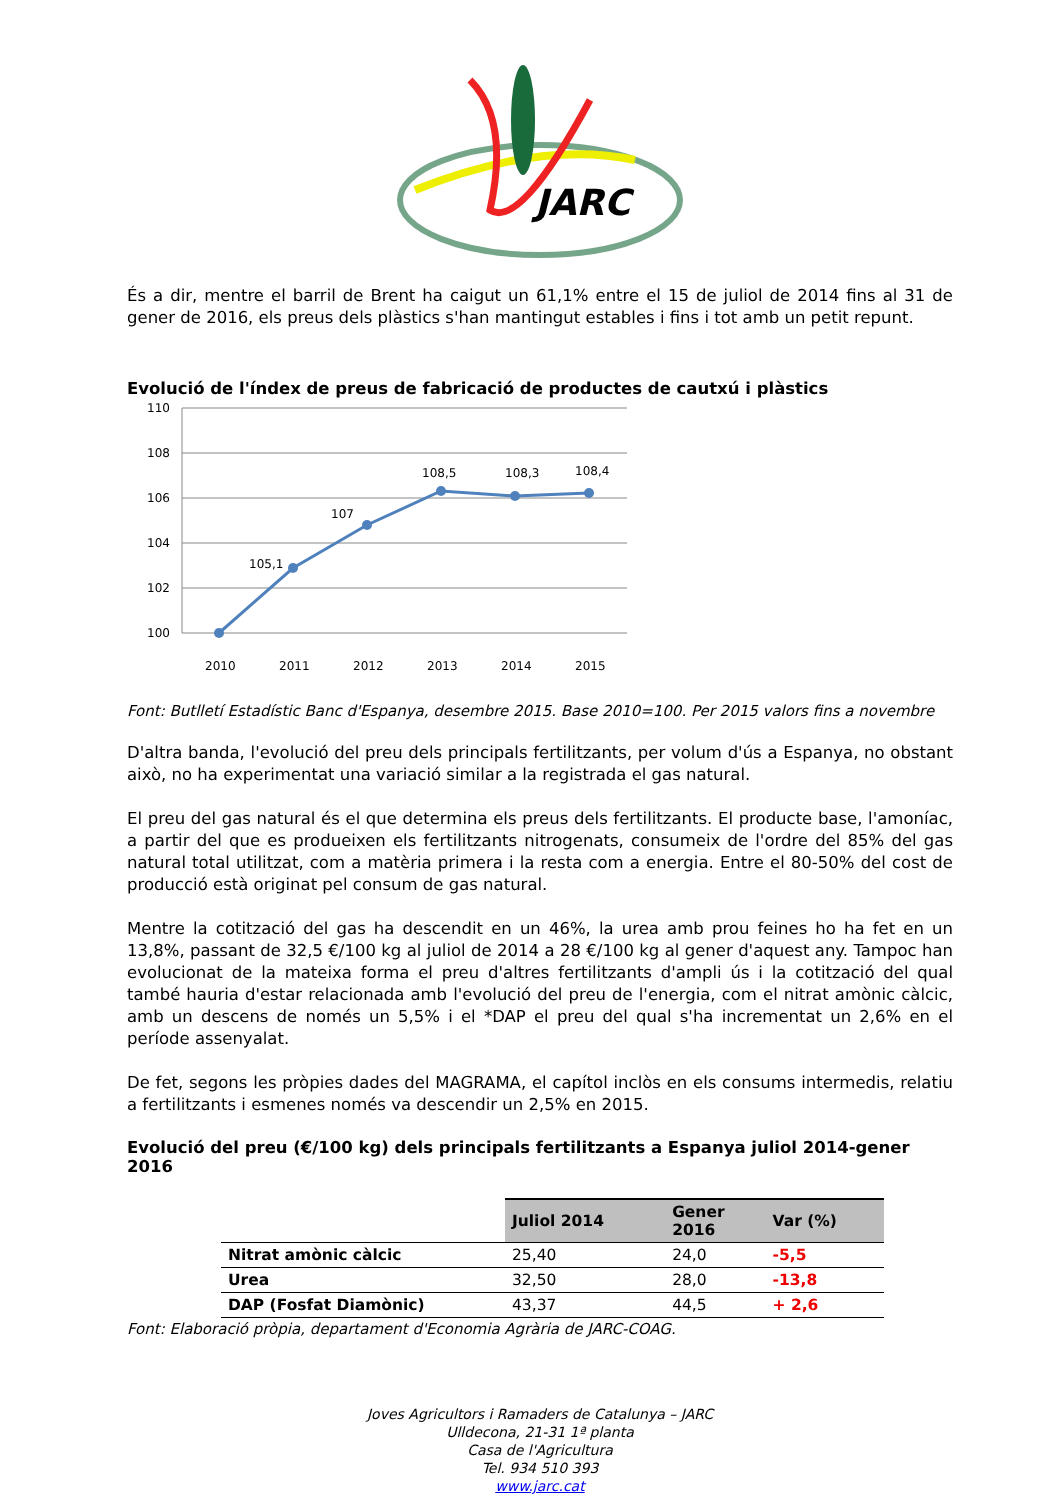JARC
És a dir, mentre el barril de Brent ha caigut un 61,1% entre el 15 de juliol de 2014 fins al 31 de gener de 2016, els preus dels plàstics s'han mantingut estables i fins i tot amb un petit repunt.
Evolució de l'índex de preus de fabricació de productes de cautxú i plàstics
110
108
106
104
102
100
105,1
107
108,5
108,3
108,4
2010
2011
2012
2013
2014
2015
Font: Butlletí Estadístic Banc d'Espanya, desembre 2015. Base 2010=100. Per 2015 valors fins a novembre
D'altra banda, l'evolució del preu dels principals fertilitzants, per volum d'ús a Espanya, no obstant això, no ha experimentat una variació similar a la registrada el gas natural.
El preu del gas natural és el que determina els preus dels fertilitzants. El producte base, l'amoníac, a partir del que es produeixen els fertilitzants nitrogenats, consumeix de l'ordre del 85% del gas natural total utilitzat, com a matèria primera i la resta com a energia. Entre el 80-50% del cost de producció està originat pel consum de gas natural.
Mentre la cotització del gas ha descendit en un 46%, la urea amb prou feines ho ha fet en un 13,8%, passant de 32,5 €/100 kg al juliol de 2014 a 28 €/100 kg al gener d'aquest any. Tampoc han evolucionat de la mateixa forma el preu d'altres fertilitzants d'ampli ús i la cotització del qual també hauria d'estar relacionada amb l'evolució del preu de l'energia, com el nitrat amònic càlcic, amb un descens de només un 5,5% i el *DAP el preu del qual s'ha incrementat un 2,6% en el període assenyalat.
De fet, segons les pròpies dades del MAGRAMA, el capítol inclòs en els consums intermedis, relatiu a fertilitzants i esmenes només va descendir un 2,5% en 2015.
Evolució del preu (€/100 kg) dels principals fertilitzants a Espanya juliol 2014-gener 2016
| | Juliol 2014 | Gener 2016 | Var (%) |
| Nitrat amònic càlcic | 25,40 | 24,0 | -5,5 |
| Urea | 32,50 | 28,0 | -13,8 |
| DAP (Fosfat Diamònic) | 43,37 | 44,5 | + 2,6 |
Font: Elaboració pròpia, departament d'Economia Agrària de JARC-COAG.
Joves Agricultors i Ramaders de Catalunya – JARC
Ulldecona, 21-31 1ª planta
Casa de l'Agricultura
Tel. 934 510 393
www.jarc.cat